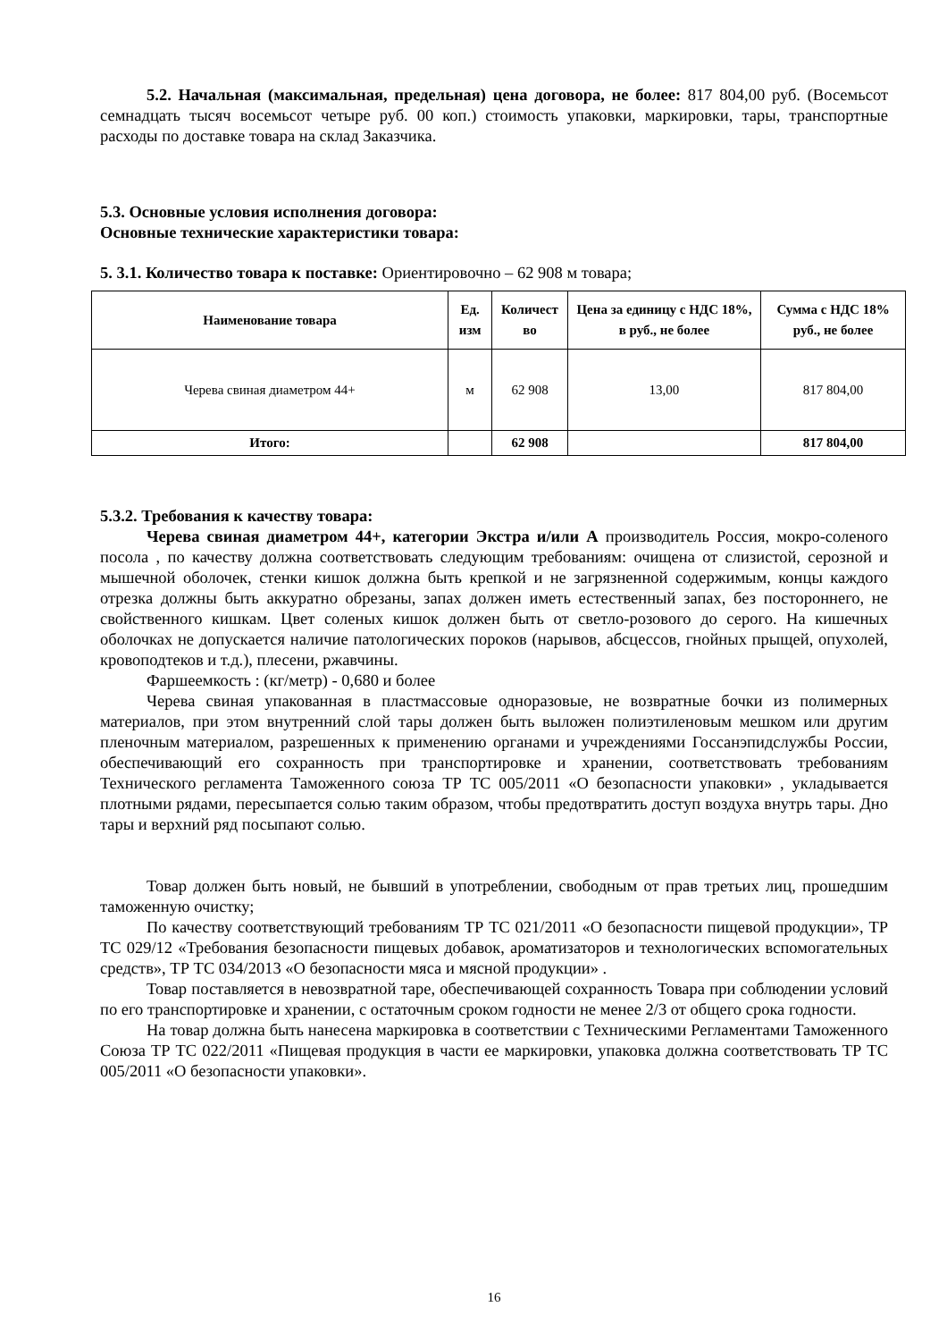5.2. Начальная (максимальная, предельная) цена договора, не более: 817 804,00 руб. (Восемьсот семнадцать тысяч восемьсот четыре руб. 00 коп.) стоимость упаковки, маркировки, тары, транспортные расходы по доставке товара на склад Заказчика.
5.3. Основные условия исполнения договора:
Основные технические характеристики товара:
5. 3.1. Количество товара к поставке: Ориентировочно – 62 908 м товара;
| Наименование товара | Ед. изм | Количест во | Цена за единицу с НДС 18%, в руб., не более | Сумма с НДС 18% руб., не более |
| --- | --- | --- | --- | --- |
| Черева свиная диаметром 44+ | м | 62 908 | 13,00 | 817 804,00 |
| Итого: | | 62 908 | | 817 804,00 |
5.3.2. Требования к качеству товара:
Черева свиная диаметром 44+, категории Экстра и/или А производитель Россия, мокро-соленого посола , по качеству должна соответствовать следующим требованиям: очищена от слизистой, серозной и мышечной оболочек, стенки кишок должна быть крепкой и не загрязненной содержимым, концы каждого отрезка должны быть аккуратно обрезаны, запах должен иметь естественный запах, без постороннего, не свойственного кишкам. Цвет соленых кишок должен быть от светло-розового до серого. На кишечных оболочках не допускается наличие патологических пороков (нарывов, абсцессов, гнойных прыщей, опухолей, кровоподтеков и т.д.), плесени, ржавчины.
Фаршеемкость : (кг/метр) - 0,680 и более
Черева свиная упакованная в пластмассовые одноразовые, не возвратные бочки из полимерных материалов, при этом внутренний слой тары должен быть выложен полиэтиленовым мешком или другим пленочным материалом, разрешенных к применению органами и учреждениями Госсанэпидслужбы России, обеспечивающий его сохранность при транспортировке и хранении, соответствовать требованиям Технического регламента Таможенного союза ТР ТС 005/2011 «О безопасности упаковки» , укладывается плотными рядами, пересыпается солью таким образом, чтобы предотвратить доступ воздуха внутрь тары. Дно тары и верхний ряд посыпают солью.
Товар должен быть новый, не бывший в употреблении, свободным от прав третьих лиц, прошедшим таможенную очистку;
По качеству соответствующий требованиям ТР ТС 021/2011 «О безопасности пищевой продукции», ТР ТС 029/12 «Требования безопасности пищевых добавок, ароматизаторов и технологических вспомогательных средств», ТР ТС 034/2013 «О безопасности мяса и мясной продукции» .
Товар поставляется в невозвратной таре, обеспечивающей сохранность Товара при соблюдении условий по его транспортировке и хранении, с остаточным сроком годности не менее 2/3 от общего срока годности.
На товар должна быть нанесена маркировка в соответствии с Техническими Регламентами Таможенного Союза ТР ТС 022/2011 «Пищевая продукция в части ее маркировки, упаковка должна соответствовать ТР ТС 005/2011 «О безопасности упаковки».
16